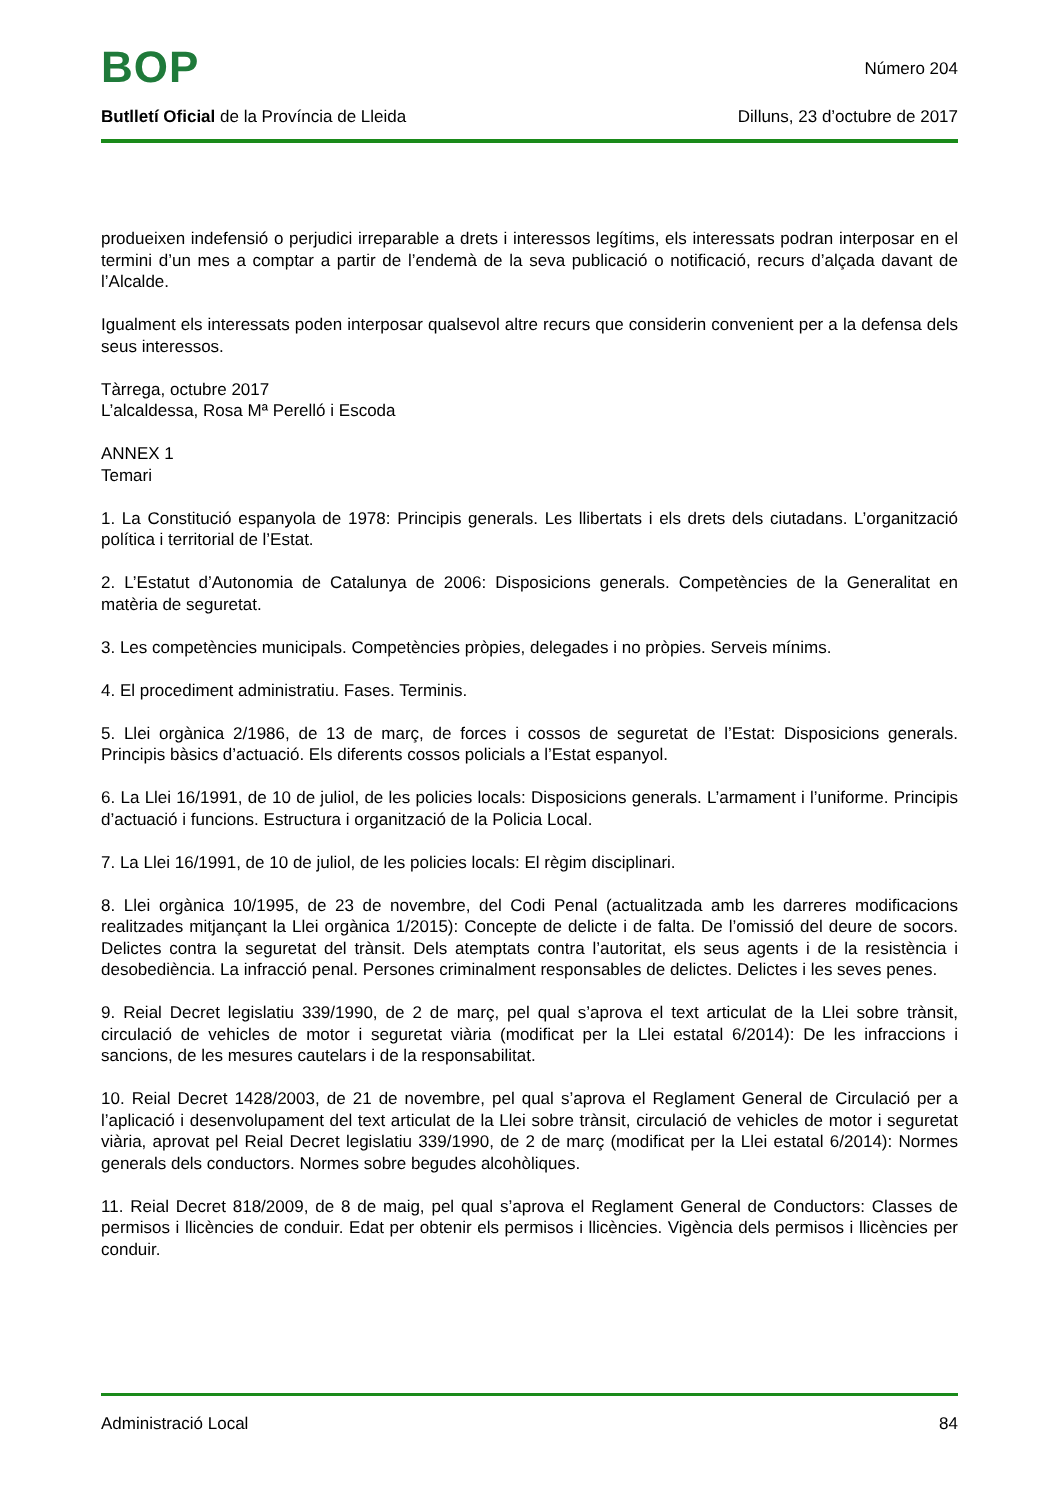BOP
Número 204
Butlletí Oficial de la Província de Lleida
Dilluns, 23 d’octubre de 2017
produeixen indefensió o perjudici irreparable a drets i interessos legítims, els interessats podran interposar en el termini d’un mes a comptar a partir de l’endemà de la seva publicació o notificació, recurs d’alçada davant de l’Alcalde.
Igualment els interessats poden interposar qualsevol altre recurs que considerin convenient per a la defensa dels seus interessos.
Tàrrega, octubre 2017
L’alcaldessa, Rosa Mª Perelló i Escoda
ANNEX 1
Temari
1. La Constitució espanyola de 1978: Principis generals. Les llibertats i els drets dels ciutadans. L’organització política i territorial de l’Estat.
2. L’Estatut d’Autonomia de Catalunya de 2006: Disposicions generals. Competències de la Generalitat en matèria de seguretat.
3. Les competències municipals. Competències pròpies, delegades i no pròpies. Serveis mínims.
4. El procediment administratiu. Fases. Terminis.
5. Llei orgànica 2/1986, de 13 de març, de forces i cossos de seguretat de l’Estat: Disposicions generals. Principis bàsics d’actuació. Els diferents cossos policials a l’Estat espanyol.
6. La Llei 16/1991, de 10 de juliol, de les policies locals: Disposicions generals. L’armament i l’uniforme. Principis d’actuació i funcions. Estructura i organització de la Policia Local.
7. La Llei 16/1991, de 10 de juliol, de les policies locals: El règim disciplinari.
8. Llei orgànica 10/1995, de 23 de novembre, del Codi Penal (actualitzada amb les darreres modificacions realitzades mitjançant la Llei orgànica 1/2015): Concepte de delicte i de falta. De l’omissió del deure de socors. Delictes contra la seguretat del trànsit. Dels atemptats contra l’autoritat, els seus agents i de la resistència i desobediència. La infracció penal. Persones criminalment responsables de delictes. Delictes i les seves penes.
9. Reial Decret legislatiu 339/1990, de 2 de març, pel qual s’aprova el text articulat de la Llei sobre trànsit, circulació de vehicles de motor i seguretat viària (modificat per la Llei estatal 6/2014): De les infraccions i sancions, de les mesures cautelars i de la responsabilitat.
10. Reial Decret 1428/2003, de 21 de novembre, pel qual s’aprova el Reglament General de Circulació per a l’aplicació i desenvolupament del text articulat de la Llei sobre trànsit, circulació de vehicles de motor i seguretat viària, aprovat pel Reial Decret legislatiu 339/1990, de 2 de març (modificat per la Llei estatal 6/2014): Normes generals dels conductors. Normes sobre begudes alcohòliques.
11. Reial Decret 818/2009, de 8 de maig, pel qual s’aprova el Reglament General de Conductors: Classes de permisos i llicències de conduir. Edat per obtenir els permisos i llicències. Vigència dels permisos i llicències per conduir.
Administració Local 84